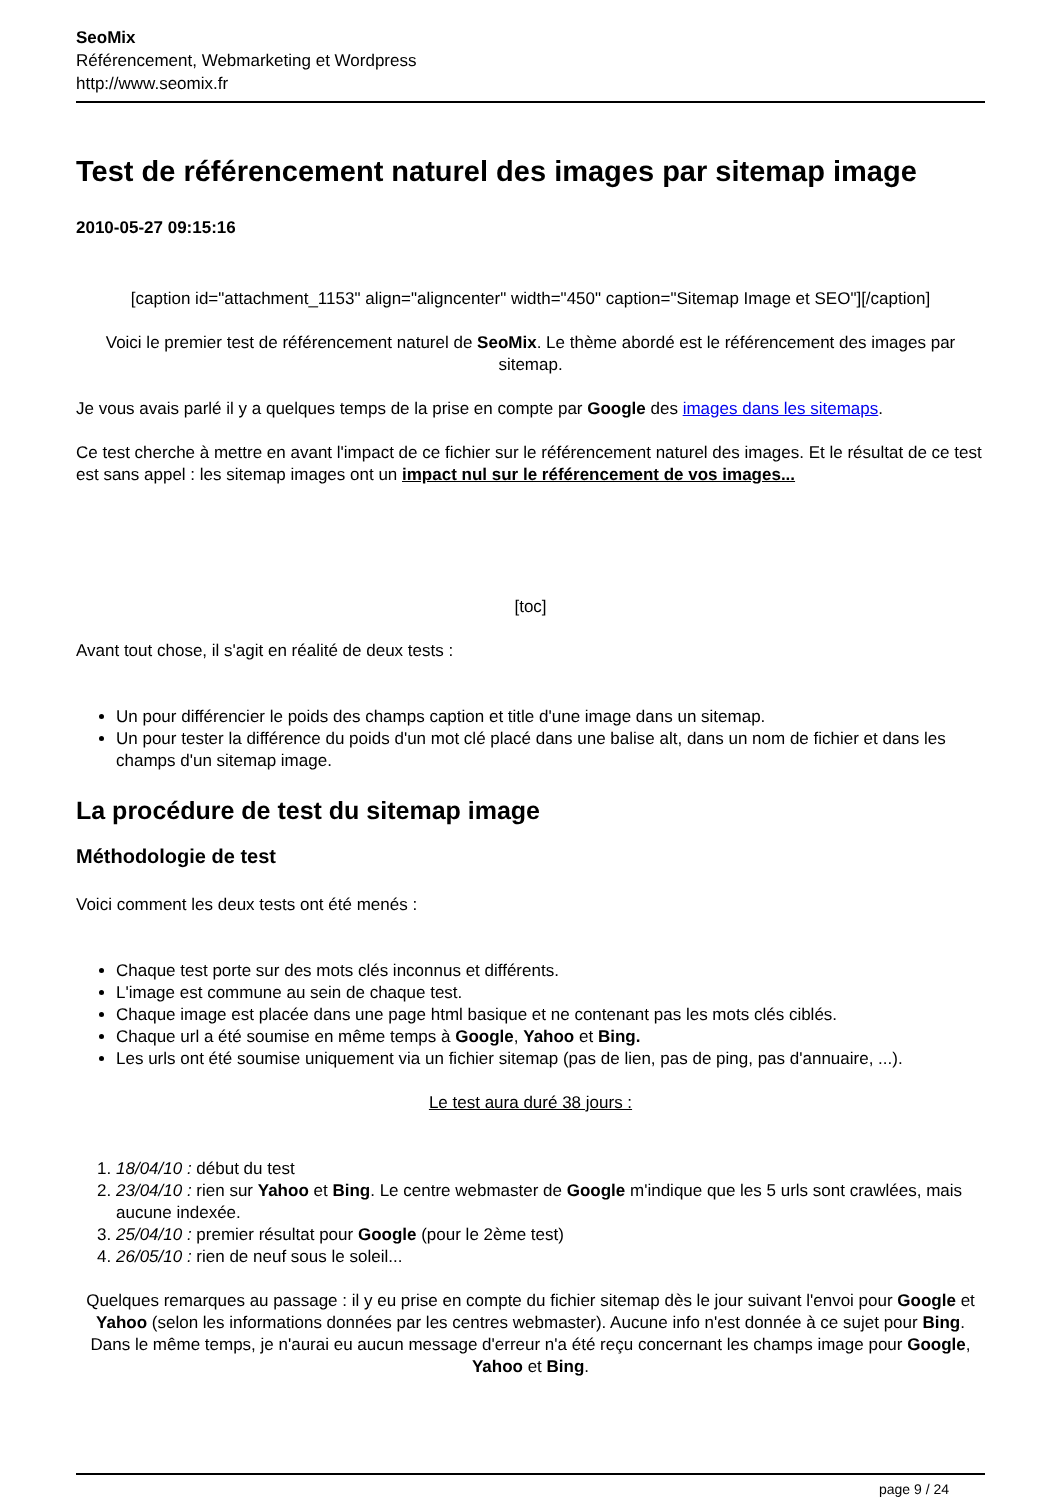SeoMix
Référencement, Webmarketing et Wordpress
http://www.seomix.fr
Test de référencement naturel des images par sitemap image
2010-05-27 09:15:16
[caption id="attachment_1153" align="aligncenter" width="450" caption="Sitemap Image et SEO"][/caption]
Voici le premier test de référencement naturel de SeoMix. Le thème abordé est le référencement des images par sitemap.
Je vous avais parlé il y a quelques temps de la prise en compte par Google des images dans les sitemaps.
Ce test cherche à mettre en avant l'impact de ce fichier sur le référencement naturel des images. Et le résultat de ce test est sans appel : les sitemap images ont un impact nul sur le référencement de vos images...
[toc]
Avant tout chose, il s'agit en réalité de deux tests :
Un pour différencier le poids des champs caption et title d'une image dans un sitemap.
Un pour tester la différence du poids d'un mot clé placé dans une balise alt, dans un nom de fichier et dans les champs d'un sitemap image.
La procédure de test du sitemap image
Méthodologie de test
Voici comment les deux tests ont été menés :
Chaque test porte sur des mots clés inconnus et différents.
L'image est commune au sein de chaque test.
Chaque image est placée dans une page html basique et ne contenant pas les mots clés ciblés.
Chaque url a été soumise en même temps à Google, Yahoo et Bing.
Les urls ont été soumise uniquement via un fichier sitemap (pas de lien, pas de ping, pas d'annuaire, ...).
Le test aura duré 38 jours :
1. 18/04/10 : début du test
2. 23/04/10 : rien sur Yahoo et Bing. Le centre webmaster de Google m'indique que les 5 urls sont crawlées, mais aucune indexée.
3. 25/04/10 : premier résultat pour Google (pour le 2ème test)
4. 26/05/10 : rien de neuf sous le soleil...
Quelques remarques au passage : il y eu prise en compte du fichier sitemap dès le jour suivant l'envoi pour Google et Yahoo (selon les informations données par les centres webmaster). Aucune info n'est donnée à ce sujet pour Bing. Dans le même temps, je n'aurai eu aucun message d'erreur n'a été reçu concernant les champs image pour Google, Yahoo et Bing.
page 9 / 24